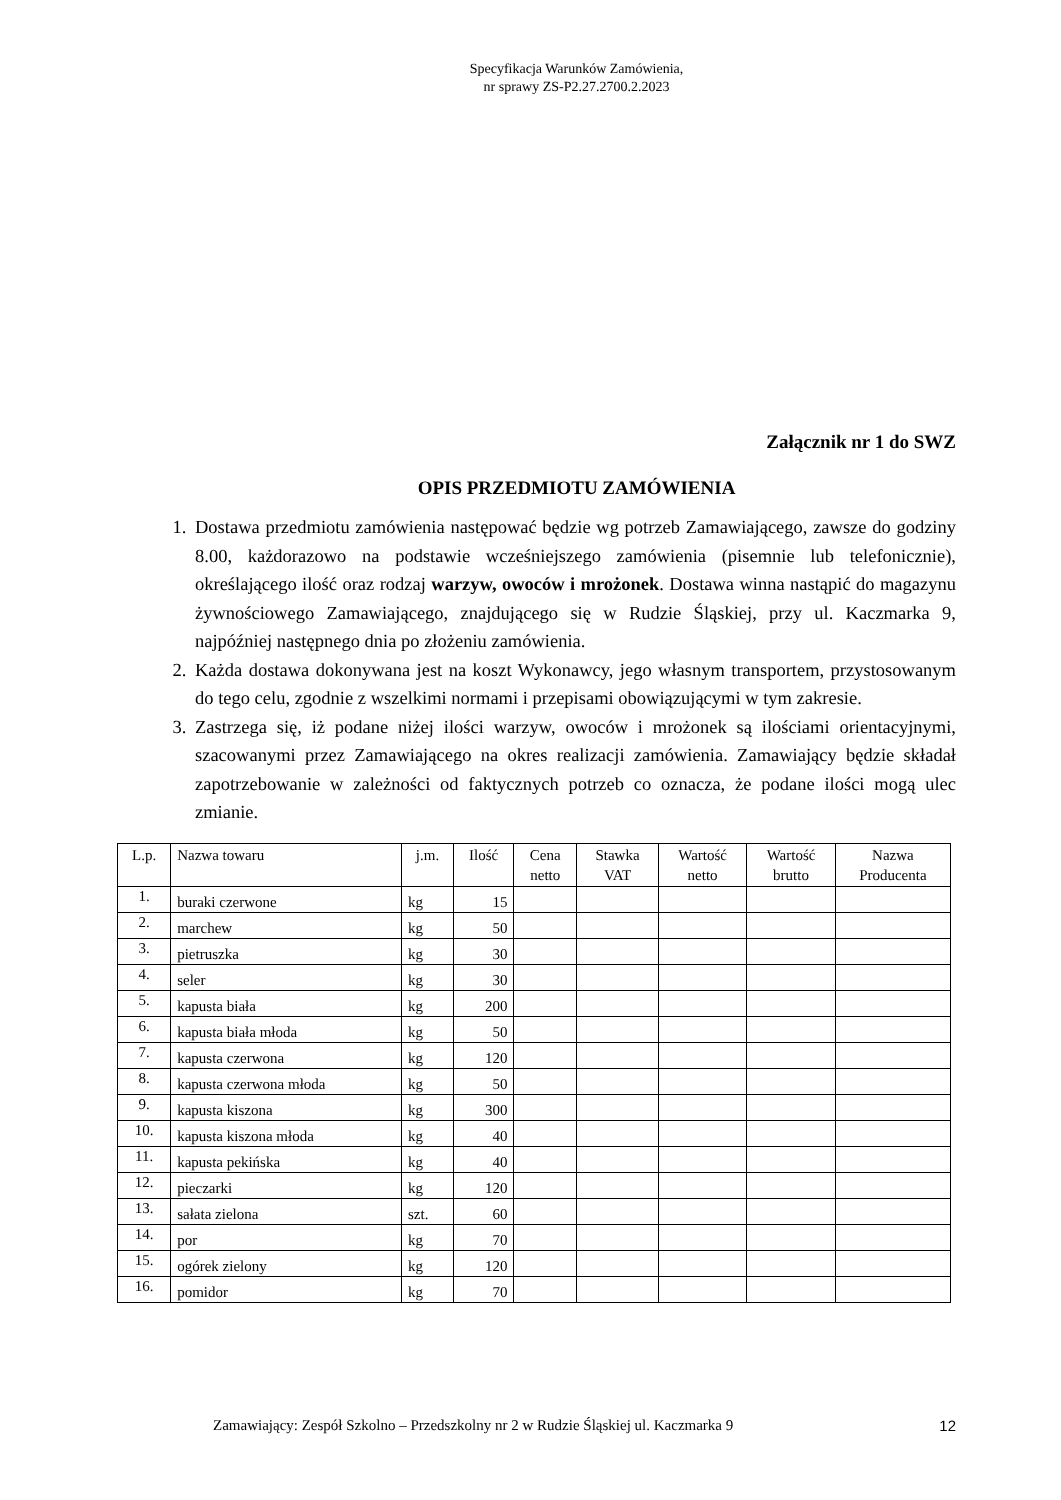Specyfikacja Warunków Zamówienia,
nr sprawy ZS-P2.27.2700.2.2023
Załącznik nr 1 do SWZ
OPIS PRZEDMIOTU ZAMÓWIENIA
1. Dostawa przedmiotu zamówienia następować będzie wg potrzeb Zamawiającego, zawsze do godziny 8.00, każdorazowo na podstawie wcześniejszego zamówienia (pisemnie lub telefonicznie), określającego ilość oraz rodzaj warzyw, owoców i mrożonek. Dostawa winna nastąpić do magazynu żywnościowego Zamawiającego, znajdującego się w Rudzie Śląskiej, przy ul. Kaczmarka 9, najpóźniej następnego dnia po złożeniu zamówienia.
2. Każda dostawa dokonywana jest na koszt Wykonawcy, jego własnym transportem, przystosowanym do tego celu, zgodnie z wszelkimi normami i przepisami obowiązującymi w tym zakresie.
3. Zastrzega się, iż podane niżej ilości warzyw, owoców i mrożonek są ilościami orientacyjnymi, szacowanymi przez Zamawiającego na okres realizacji zamówienia. Zamawiający będzie składał zapotrzebowanie w zależności od faktycznych potrzeb co oznacza, że podane ilości mogą ulec zmianie.
| L.p. | Nazwa towaru | j.m. | Ilość | Cena netto | Stawka VAT | Wartość netto | Wartość brutto | Nazwa Producenta |
| --- | --- | --- | --- | --- | --- | --- | --- | --- |
| 1. | buraki czerwone | kg | 15 | | | | | |
| 2. | marchew | kg | 50 | | | | | |
| 3. | pietruszka | kg | 30 | | | | | |
| 4. | seler | kg | 30 | | | | | |
| 5. | kapusta biała | kg | 200 | | | | | |
| 6. | kapusta biała młoda | kg | 50 | | | | | |
| 7. | kapusta czerwona | kg | 120 | | | | | |
| 8. | kapusta czerwona młoda | kg | 50 | | | | | |
| 9. | kapusta kiszona | kg | 300 | | | | | |
| 10. | kapusta kiszona młoda | kg | 40 | | | | | |
| 11. | kapusta pekińska | kg | 40 | | | | | |
| 12. | pieczarki | kg | 120 | | | | | |
| 13. | sałata zielona | szt. | 60 | | | | | |
| 14. | por | kg | 70 | | | | | |
| 15. | ogórek zielony | kg | 120 | | | | | |
| 16. | pomidor | kg | 70 | | | | | |
Zamawiający: Zespół Szkolno – Przedszkolny nr 2 w Rudzie Śląskiej ul. Kaczmarka 9 12